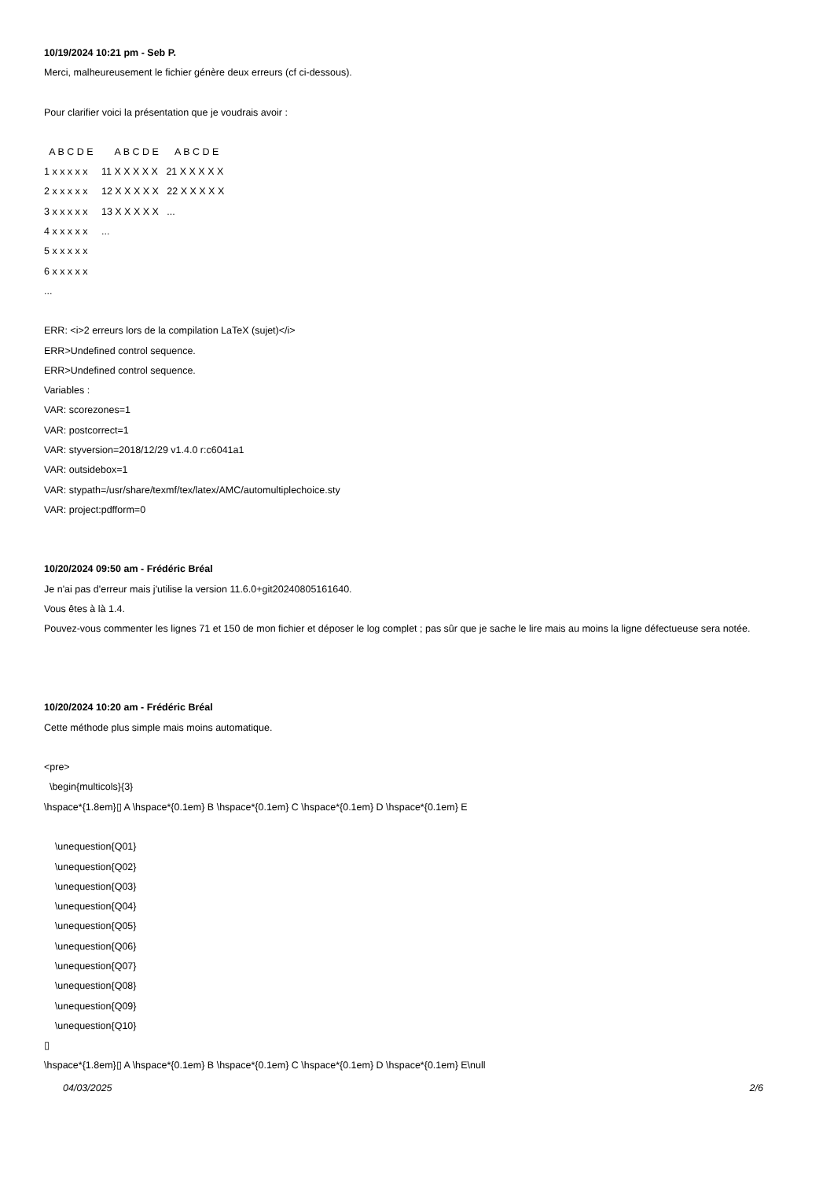10/19/2024 10:21 pm - Seb P.
Merci, malheureusement le fichier génère deux erreurs (cf ci-dessous).
Pour clarifier voici la présentation que je voudrais avoir :
  A B C D E        A B C D E      A B C D E
1 x x x x x     11 X X X X X   21 X X X X X
2 x x x x x     12 X X X X X   22 X X X X X
3 x x x x x     13 X X X X X   ...
4 x x x x x     ...
5 x x x x x
6 x x x x x
...
ERR: <i>2 erreurs lors de la compilation LaTeX (sujet)</i>
ERR>Undefined control sequence.
ERR>Undefined control sequence.
Variables :
VAR: scorezones=1
VAR: postcorrect=1
VAR: styversion=2018/12/29 v1.4.0 r:c6041a1
VAR: outsidebox=1
VAR: stypath=/usr/share/texmf/tex/latex/AMC/automultiplechoice.sty
VAR: project:pdfform=0
10/20/2024 09:50 am - Frédéric Bréal
Je n'ai pas d'erreur mais j'utilise la version 11.6.0+git20240805161640.
Vous êtes à là 1.4.
Pouvez-vous commenter les lignes 71 et 150 de mon fichier et déposer le log complet ; pas sûr que je sache le lire mais au moins la ligne défectueuse sera notée.
10/20/2024 10:20 am - Frédéric Bréal
Cette méthode plus simple mais moins automatique.
<pre>
  \begin{multicols}{3}
\hspace*{1.8em}▯ A \hspace*{0.1em} B \hspace*{0.1em} C \hspace*{0.1em} D \hspace*{0.1em} E

    \unequestion{Q01}
    \unequestion{Q02}
    \unequestion{Q03}
    \unequestion{Q04}
    \unequestion{Q05}
    \unequestion{Q06}
    \unequestion{Q07}
    \unequestion{Q08}
    \unequestion{Q09}
    \unequestion{Q10}
▯
\hspace*{1.8em}▯ A \hspace*{0.1em} B \hspace*{0.1em} C \hspace*{0.1em} D \hspace*{0.1em} E\null
04/03/2025 2/6